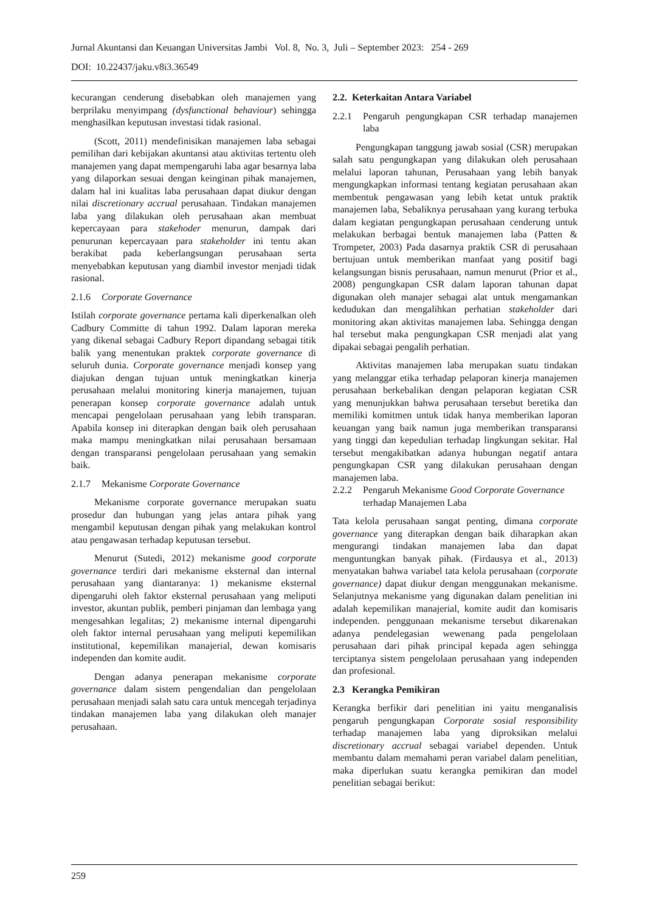Jurnal Akuntansi dan Keuangan Universitas Jambi Vol. 8, No. 3, Juli – September 2023: 254 - 269
DOI: 10.22437/jaku.v8i3.36549
kecurangan cenderung disebabkan oleh manajemen yang berprilaku menyimpang (dysfunctional behaviour) sehingga menghasilkan keputusan investasi tidak rasional.
(Scott, 2011) mendefinisikan manajemen laba sebagai pemilihan dari kebijakan akuntansi atau aktivitas tertentu oleh manajemen yang dapat mempengaruhi laba agar besarnya laba yang dilaporkan sesuai dengan keinginan pihak manajemen, dalam hal ini kualitas laba perusahaan dapat diukur dengan nilai discretionary accrual perusahaan. Tindakan manajemen laba yang dilakukan oleh perusahaan akan membuat kepercayaan para stakehoder menurun, dampak dari penurunan kepercayaan para stakeholder ini tentu akan berakibat pada keberlangsungan perusahaan serta menyebabkan keputusan yang diambil investor menjadi tidak rasional.
2.1.6 Corporate Governance
Istilah corporate governance pertama kali diperkenalkan oleh Cadbury Committe di tahun 1992. Dalam laporan mereka yang dikenal sebagai Cadbury Report dipandang sebagai titik balik yang menentukan praktek corporate governance di seluruh dunia. Corporate governance menjadi konsep yang diajukan dengan tujuan untuk meningkatkan kinerja perusahaan melalui monitoring kinerja manajemen, tujuan penerapan konsep corporate governance adalah untuk mencapai pengelolaan perusahaan yang lebih transparan. Apabila konsep ini diterapkan dengan baik oleh perusahaan maka mampu meningkatkan nilai perusahaan bersamaan dengan transparansi pengelolaan perusahaan yang semakin baik.
2.1.7 Mekanisme Corporate Governance
Mekanisme corporate governance merupakan suatu prosedur dan hubungan yang jelas antara pihak yang mengambil keputusan dengan pihak yang melakukan kontrol atau pengawasan terhadap keputusan tersebut.
Menurut (Sutedi, 2012) mekanisme good corporate governance terdiri dari mekanisme eksternal dan internal perusahaan yang diantaranya: 1) mekanisme eksternal dipengaruhi oleh faktor eksternal perusahaan yang meliputi investor, akuntan publik, pemberi pinjaman dan lembaga yang mengesahkan legalitas; 2) mekanisme internal dipengaruhi oleh faktor internal perusahaan yang meliputi kepemilikan institutional, kepemilikan manajerial, dewan komisaris independen dan komite audit.
Dengan adanya penerapan mekanisme corporate governance dalam sistem pengendalian dan pengelolaan perusahaan menjadi salah satu cara untuk mencegah terjadinya tindakan manajemen laba yang dilakukan oleh manajer perusahaan.
2.2. Keterkaitan Antara Variabel
2.2.1 Pengaruh pengungkapan CSR terhadap manajemen laba
Pengungkapan tanggung jawab sosial (CSR) merupakan salah satu pengungkapan yang dilakukan oleh perusahaan melalui laporan tahunan, Perusahaan yang lebih banyak mengungkapkan informasi tentang kegiatan perusahaan akan membentuk pengawasan yang lebih ketat untuk praktik manajemen laba, Sebaliknya perusahaan yang kurang terbuka dalam kegiatan pengungkapan perusahaan cenderung untuk melakukan berbagai bentuk manajemen laba (Patten & Trompeter, 2003) Pada dasarnya praktik CSR di perusahaan bertujuan untuk memberikan manfaat yang positif bagi kelangsungan bisnis perusahaan, namun menurut (Prior et al., 2008) pengungkapan CSR dalam laporan tahunan dapat digunakan oleh manajer sebagai alat untuk mengamankan kedudukan dan mengalihkan perhatian stakeholder dari monitoring akan aktivitas manajemen laba. Sehingga dengan hal tersebut maka pengungkapan CSR menjadi alat yang dipakai sebagai pengalih perhatian.
Aktivitas manajemen laba merupakan suatu tindakan yang melanggar etika terhadap pelaporan kinerja manajemen perusahaan berkebalikan dengan pelaporan kegiatan CSR yang menunjukkan bahwa perusahaan tersebut beretika dan memiliki komitmen untuk tidak hanya memberikan laporan keuangan yang baik namun juga memberikan transparansi yang tinggi dan kepedulian terhadap lingkungan sekitar. Hal tersebut mengakibatkan adanya hubungan negatif antara pengungkapan CSR yang dilakukan perusahaan dengan manajemen laba.
2.2.2 Pengaruh Mekanisme Good Corporate Governance terhadap Manajemen Laba
Tata kelola perusahaan sangat penting, dimana corporate governance yang diterapkan dengan baik diharapkan akan mengurangi tindakan manajemen laba dan dapat menguntungkan banyak pihak. (Firdausya et al., 2013) menyatakan bahwa variabel tata kelola perusahaan (corporate governance) dapat diukur dengan menggunakan mekanisme. Selanjutnya mekanisme yang digunakan dalam penelitian ini adalah kepemilikan manajerial, komite audit dan komisaris independen. penggunaan mekanisme tersebut dikarenakan adanya pendelegasian wewenang pada pengelolaan perusahaan dari pihak principal kepada agen sehingga terciptanya sistem pengelolaan perusahaan yang independen dan profesional.
2.3 Kerangka Pemikiran
Kerangka berfikir dari penelitian ini yaitu menganalisis pengaruh pengungkapan Corporate sosial responsibility terhadap manajemen laba yang diproksikan melalui discretionary accrual sebagai variabel dependen. Untuk membantu dalam memahami peran variabel dalam penelitian, maka diperlukan suatu kerangka pemikiran dan model penelitian sebagai berikut:
259